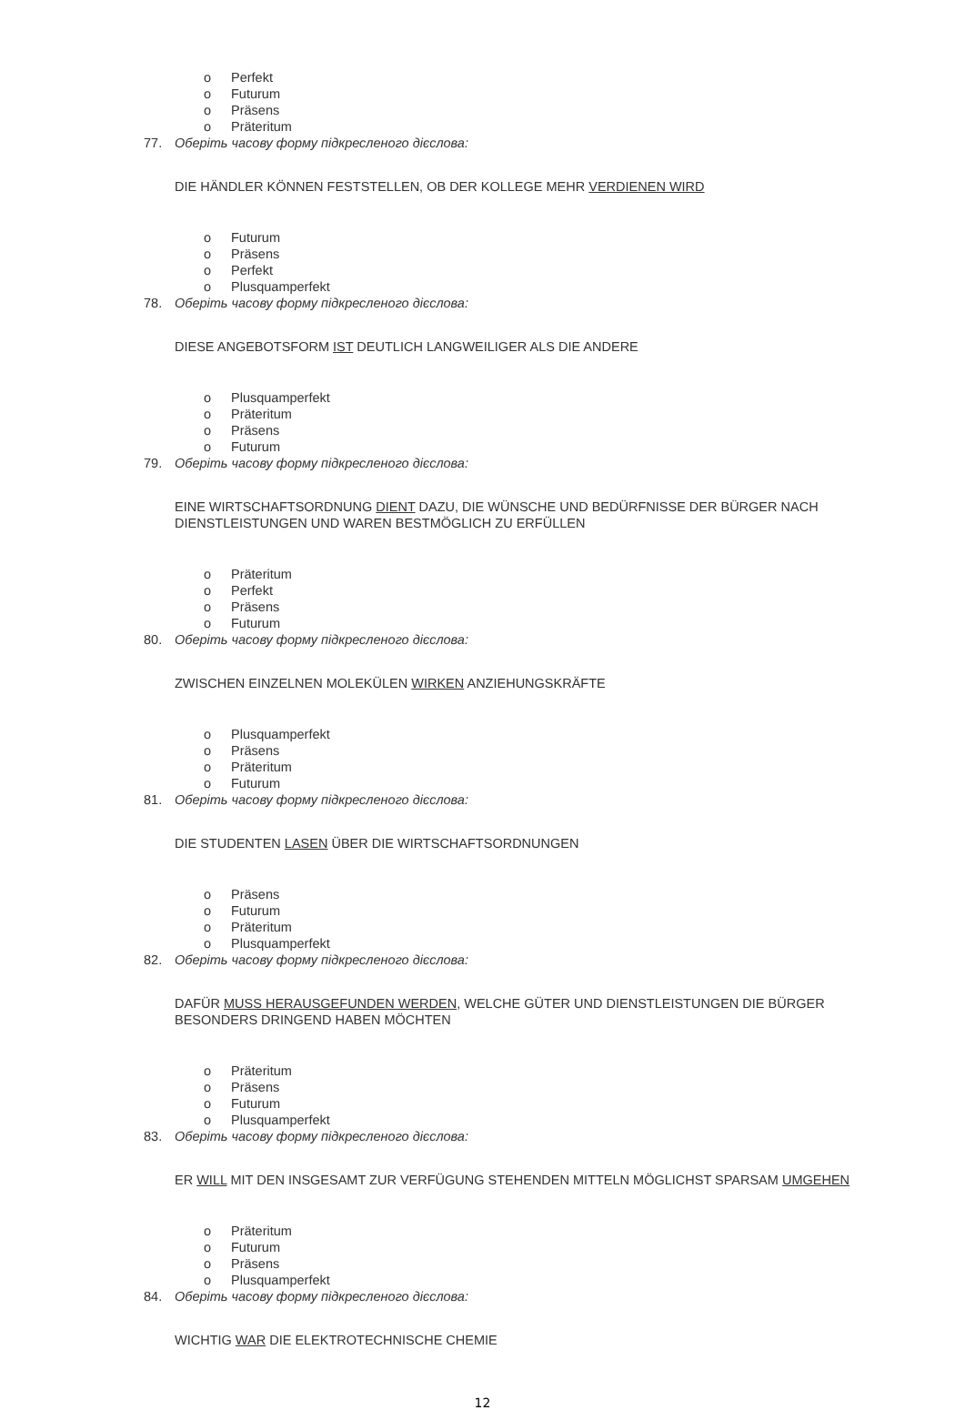o Perfekt
o Futurum
o Präsens
o Präteritum
77. Оберіть часову форму підкресленого дієслова:
DIE HÄNDLER KÖNNEN FESTSTELLEN, OB DER KOLLEGE MEHR VERDIENEN WIRD
o Futurum
o Präsens
o Perfekt
o Plusquamperfekt
78. Оберіть часову форму підкресленого дієслова:
DIESE ANGEBOTSFORM IST DEUTLICH LANGWEILIGER ALS DIE ANDERE
o Plusquamperfekt
o Präteritum
o Präsens
o Futurum
79. Оберіть часову форму підкресленого дієслова:
EINE WIRTSCHAFTSORDNUNG DIENT DAZU, DIE WÜNSCHE UND BEDÜRFNISSE DER BÜRGER NACH DIENSTLEISTUNGEN UND WAREN BESTMÖGLICH ZU ERFÜLLEN
o Präteritum
o Perfekt
o Präsens
o Futurum
80. Оберіть часову форму підкресленого дієслова:
ZWISCHEN EINZELNEN MOLEKÜLEN WIRKEN ANZIEHUNGSKRÄFTE
o Plusquamperfekt
o Präsens
o Präteritum
o Futurum
81. Оберіть часову форму підкресленого дієслова:
DIE STUDENTEN LASEN ÜBER DIE WIRTSCHAFTSORDNUNGEN
o Präsens
o Futurum
o Präteritum
o Plusquamperfekt
82. Оберіть часову форму підкресленого дієслова:
DAFÜR MUSS HERAUSGEFUNDEN WERDEN, WELCHE GÜTER UND DIENSTLEISTUNGEN DIE BÜRGER BESONDERS DRINGEND HABEN MÖCHTEN
o Präteritum
o Präsens
o Futurum
o Plusquamperfekt
83. Оберіть часову форму підкресленого дієслова:
ER WILL MIT DEN INSGESAMT ZUR VERFÜGUNG STEHENDEN MITTELN MÖGLICHST SPARSAM UMGEHEN
o Präteritum
o Futurum
o Präsens
o Plusquamperfekt
84. Оберіть часову форму підкресленого дієслова:
WICHTIG WAR DIE ELEKTROTECHNISCHE CHEMIE
12